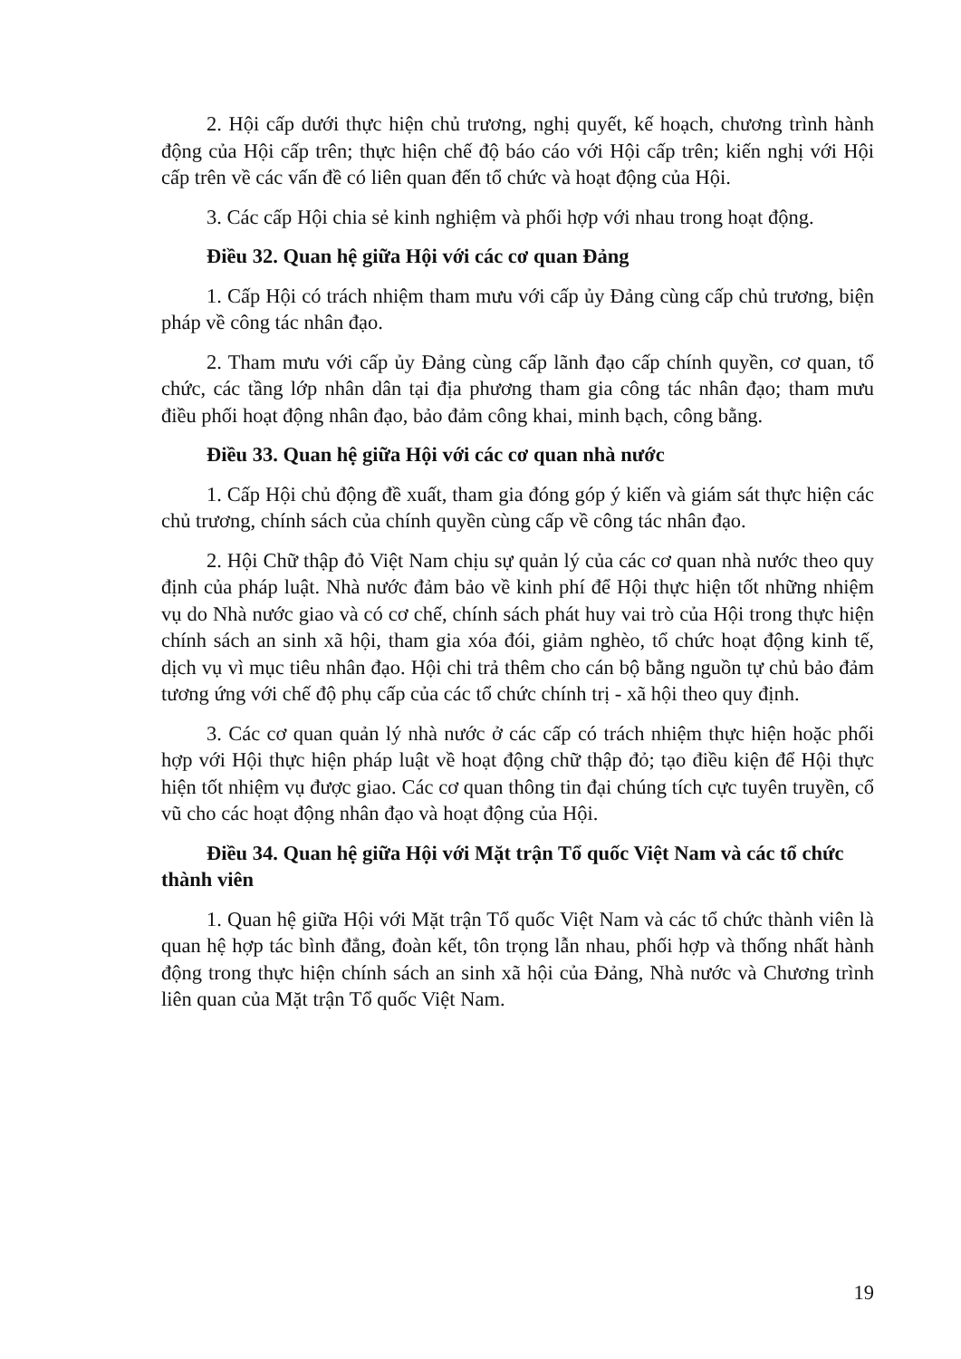2. Hội cấp dưới thực hiện chủ trương, nghị quyết, kế hoạch, chương trình hành động của Hội cấp trên; thực hiện chế độ báo cáo với Hội cấp trên; kiến nghị với Hội cấp trên về các vấn đề có liên quan đến tổ chức và hoạt động của Hội.
3. Các cấp Hội chia sẻ kinh nghiệm và phối hợp với nhau trong hoạt động.
Điều 32. Quan hệ giữa Hội với các cơ quan Đảng
1. Cấp Hội có trách nhiệm tham mưu với cấp ủy Đảng cùng cấp chủ trương, biện pháp về công tác nhân đạo.
2. Tham mưu với cấp ủy Đảng cùng cấp lãnh đạo cấp chính quyền, cơ quan, tổ chức, các tầng lớp nhân dân tại địa phương tham gia công tác nhân đạo; tham mưu điều phối hoạt động nhân đạo, bảo đảm công khai, minh bạch, công bằng.
Điều 33. Quan hệ giữa Hội với các cơ quan nhà nước
1. Cấp Hội chủ động đề xuất, tham gia đóng góp ý kiến và giám sát thực hiện các chủ trương, chính sách của chính quyền cùng cấp về công tác nhân đạo.
2. Hội Chữ thập đỏ Việt Nam chịu sự quản lý của các cơ quan nhà nước theo quy định của pháp luật. Nhà nước đảm bảo về kinh phí để Hội thực hiện tốt những nhiệm vụ do Nhà nước giao và có cơ chế, chính sách phát huy vai trò của Hội trong thực hiện chính sách an sinh xã hội, tham gia xóa đói, giảm nghèo, tổ chức hoạt động kinh tế, dịch vụ vì mục tiêu nhân đạo. Hội chi trả thêm cho cán bộ bằng nguồn tự chủ bảo đảm tương ứng với chế độ phụ cấp của các tổ chức chính trị - xã hội theo quy định.
3. Các cơ quan quản lý nhà nước ở các cấp có trách nhiệm thực hiện hoặc phối hợp với Hội thực hiện pháp luật về hoạt động chữ thập đỏ; tạo điều kiện để Hội thực hiện tốt nhiệm vụ được giao. Các cơ quan thông tin đại chúng tích cực tuyên truyền, cổ vũ cho các hoạt động nhân đạo và hoạt động của Hội.
Điều 34. Quan hệ giữa Hội với Mặt trận Tổ quốc Việt Nam và các tổ chức thành viên
1. Quan hệ giữa Hội với Mặt trận Tổ quốc Việt Nam và các tổ chức thành viên là quan hệ hợp tác bình đẳng, đoàn kết, tôn trọng lẫn nhau, phối hợp và thống nhất hành động trong thực hiện chính sách an sinh xã hội của Đảng, Nhà nước và Chương trình liên quan của Mặt trận Tổ quốc Việt Nam.
19